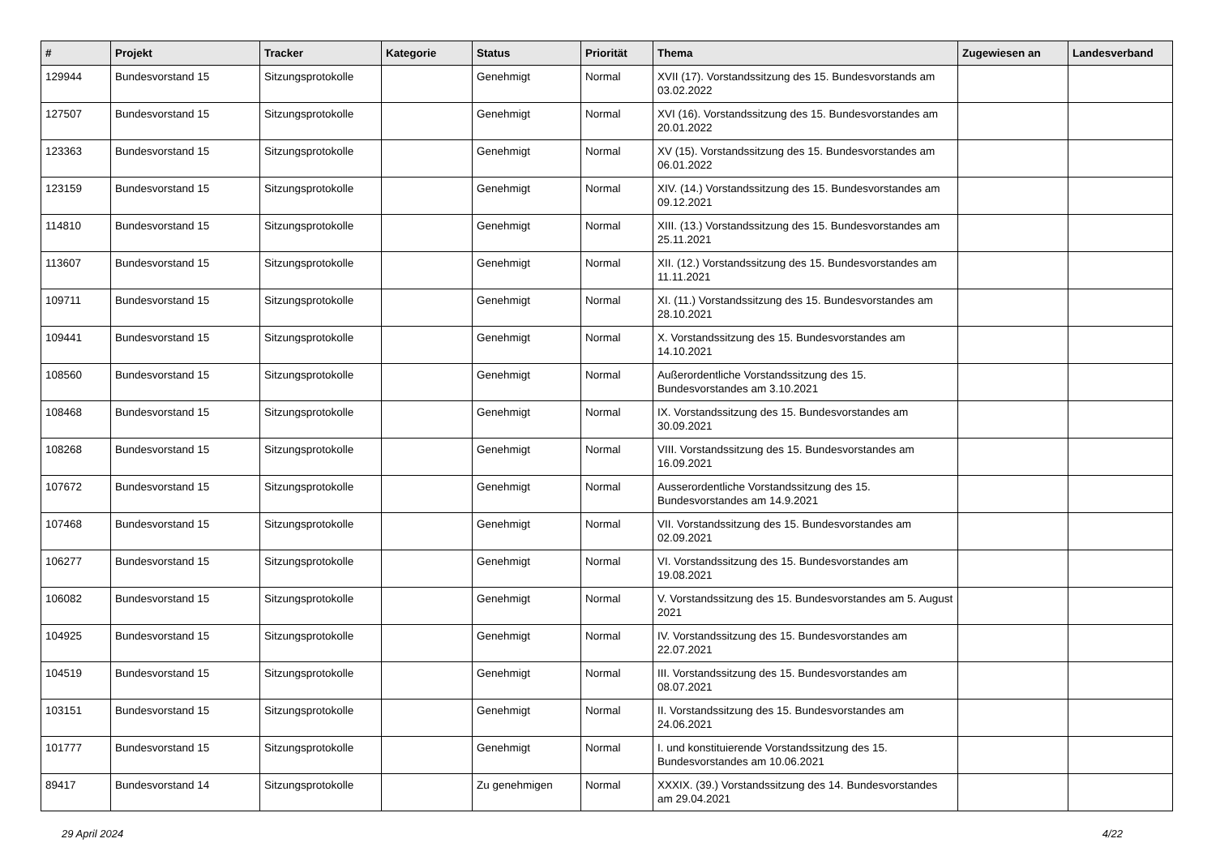| # | Projekt | Tracker | Kategorie | Status | Priorität | Thema | Zugewiesen an | Landesverband |
| --- | --- | --- | --- | --- | --- | --- | --- | --- |
| 129944 | Bundesvorstand 15 | Sitzungsprotokolle | | Genehmigt | Normal | XVII (17). Vorstandssitzung des 15. Bundesvorstands am 03.02.2022 | | |
| 127507 | Bundesvorstand 15 | Sitzungsprotokolle | | Genehmigt | Normal | XVI (16). Vorstandssitzung des 15. Bundesvorstandes am 20.01.2022 | | |
| 123363 | Bundesvorstand 15 | Sitzungsprotokolle | | Genehmigt | Normal | XV (15). Vorstandssitzung des 15. Bundesvorstandes am 06.01.2022 | | |
| 123159 | Bundesvorstand 15 | Sitzungsprotokolle | | Genehmigt | Normal | XIV. (14.) Vorstandssitzung des 15. Bundesvorstandes am 09.12.2021 | | |
| 114810 | Bundesvorstand 15 | Sitzungsprotokolle | | Genehmigt | Normal | XIII. (13.) Vorstandssitzung des 15. Bundesvorstandes am 25.11.2021 | | |
| 113607 | Bundesvorstand 15 | Sitzungsprotokolle | | Genehmigt | Normal | XII. (12.) Vorstandssitzung des 15. Bundesvorstandes am 11.11.2021 | | |
| 109711 | Bundesvorstand 15 | Sitzungsprotokolle | | Genehmigt | Normal | XI. (11.) Vorstandssitzung des 15. Bundesvorstandes am 28.10.2021 | | |
| 109441 | Bundesvorstand 15 | Sitzungsprotokolle | | Genehmigt | Normal | X. Vorstandssitzung des 15. Bundesvorstandes am 14.10.2021 | | |
| 108560 | Bundesvorstand 15 | Sitzungsprotokolle | | Genehmigt | Normal | Außerordentliche Vorstandssitzung des 15. Bundesvorstandes am 3.10.2021 | | |
| 108468 | Bundesvorstand 15 | Sitzungsprotokolle | | Genehmigt | Normal | IX. Vorstandssitzung des 15. Bundesvorstandes am 30.09.2021 | | |
| 108268 | Bundesvorstand 15 | Sitzungsprotokolle | | Genehmigt | Normal | VIII. Vorstandssitzung des 15. Bundesvorstandes am 16.09.2021 | | |
| 107672 | Bundesvorstand 15 | Sitzungsprotokolle | | Genehmigt | Normal | Ausserordentliche Vorstandssitzung des 15. Bundesvorstandes am 14.9.2021 | | |
| 107468 | Bundesvorstand 15 | Sitzungsprotokolle | | Genehmigt | Normal | VII. Vorstandssitzung des 15. Bundesvorstandes am 02.09.2021 | | |
| 106277 | Bundesvorstand 15 | Sitzungsprotokolle | | Genehmigt | Normal | VI. Vorstandssitzung des 15. Bundesvorstandes am 19.08.2021 | | |
| 106082 | Bundesvorstand 15 | Sitzungsprotokolle | | Genehmigt | Normal | V. Vorstandssitzung des 15. Bundesvorstandes am 5. August 2021 | | |
| 104925 | Bundesvorstand 15 | Sitzungsprotokolle | | Genehmigt | Normal | IV. Vorstandssitzung des 15. Bundesvorstandes am 22.07.2021 | | |
| 104519 | Bundesvorstand 15 | Sitzungsprotokolle | | Genehmigt | Normal | III. Vorstandssitzung des 15. Bundesvorstandes am 08.07.2021 | | |
| 103151 | Bundesvorstand 15 | Sitzungsprotokolle | | Genehmigt | Normal | II. Vorstandssitzung des 15. Bundesvorstandes am 24.06.2021 | | |
| 101777 | Bundesvorstand 15 | Sitzungsprotokolle | | Genehmigt | Normal | I. und konstituierende Vorstandssitzung des 15. Bundesvorstandes am 10.06.2021 | | |
| 89417 | Bundesvorstand 14 | Sitzungsprotokolle | | Zu genehmigen | Normal | XXXIX. (39.) Vorstandssitzung des 14. Bundesvorstandes am 29.04.2021 | | |
29 April 2024 4/22